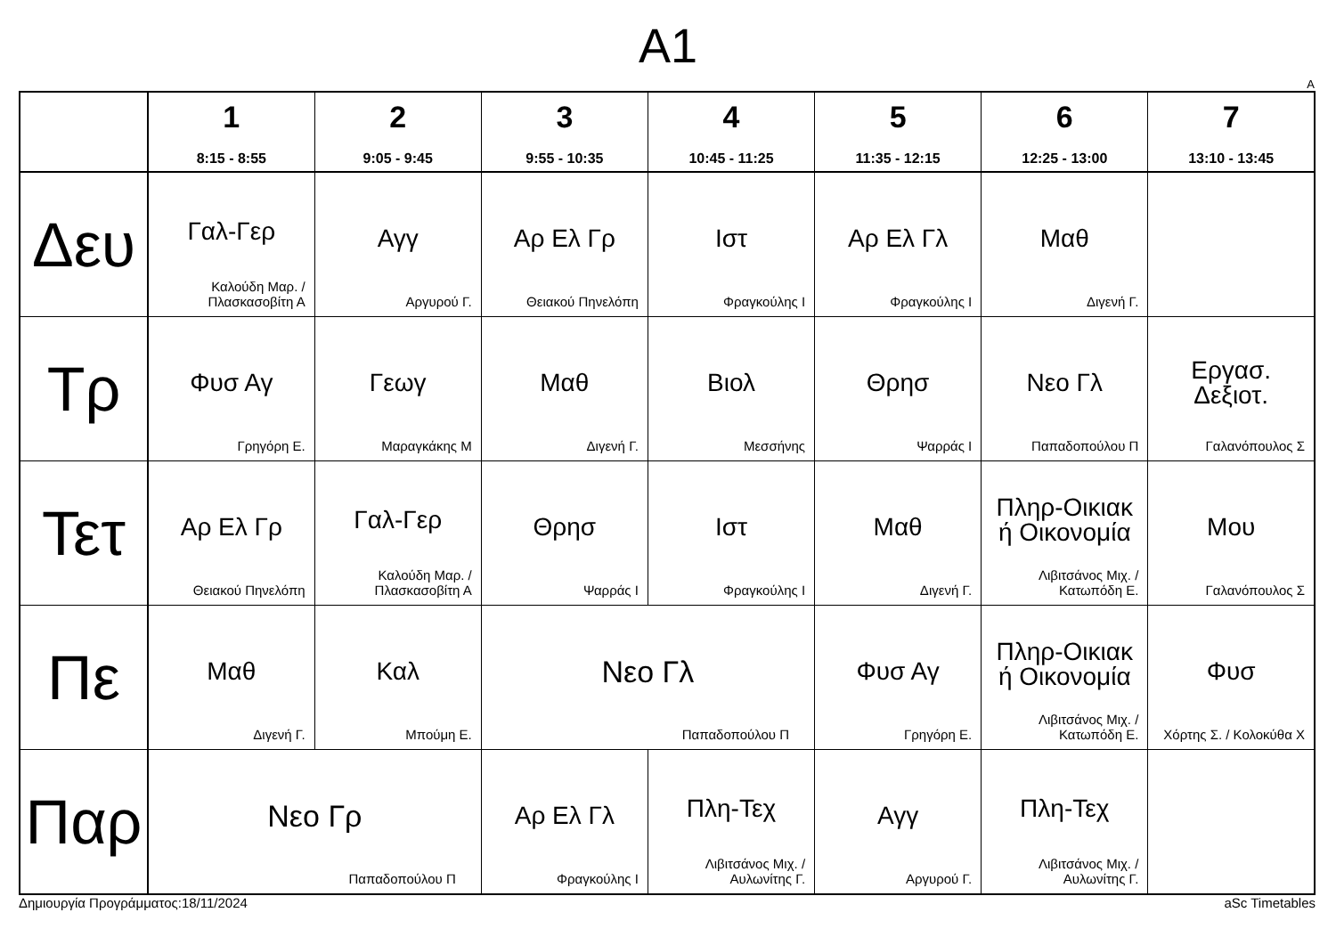A1
A
| | 1 8:15 - 8:55 | 2 9:05 - 9:45 | 3 9:55 - 10:35 | 4 10:45 - 11:25 | 5 11:35 - 12:15 | 6 12:25 - 13:00 | 7 13:10 - 13:45 |
| --- | --- | --- | --- | --- | --- | --- | --- |
| Δευ | Γαλ-Γερ Καλούδη Μαρ. / Πλασκασοβίτη Α | Αγγ Αργυρού Γ. | Αρ Ελ Γρ Θειακού Πηνελόπη | Ιστ Φραγκούλης Ι | Αρ Ελ Γλ Φραγκούλης Ι | Μαθ Διγενή Γ. | |
| Τρ | Φυσ Αγ Γρηγόρη Ε. | Γεωγ Μαραγκάκης Μ | Μαθ Διγενή Γ. | Βιολ Μεσσήνης | Θρησ Ψαρράς Ι | Νεο Γλ Παπαδοπούλου Π | Εργασ. Δεξιοτ. Γαλανόπουλος Σ |
| Τετ | Αρ Ελ Γρ Θειακού Πηνελόπη | Γαλ-Γερ Καλούδη Μαρ. / Πλασκασοβίτη Α | Θρησ Ψαρράς Ι | Ιστ Φραγκούλης Ι | Μαθ Διγενή Γ. | Πληρ-Οικιακ ή Οικονομία Λιβιτσάνος Μιχ. / Κατωπόδη Ε. | Μου Γαλανόπουλος Σ |
| Πε | Μαθ Διγενή Γ. | Καλ Μπούμη Ε. | Νεο Γλ Παπαδοπούλου Π | | Φυσ Αγ Γρηγόρη Ε. | Πληρ-Οικιακ ή Οικονομία Λιβιτσάνος Μιχ. / Κατωπόδη Ε. | Φυσ Χόρτης Σ. / Κολοκύθα Χ |
| Παρ | Νεο Γρ Παπαδοπούλου Π | | Αρ Ελ Γλ Φραγκούλης Ι | Πλη-Τεχ Λιβιτσάνος Μιχ. / Αυλωνίτης Γ. | Αγγ Αργυρού Γ. | Πλη-Τεχ Λιβιτσάνος Μιχ. / Αυλωνίτης Γ. | |
Δημιουργία Προγράμματος:18/11/2024 aSc Timetables